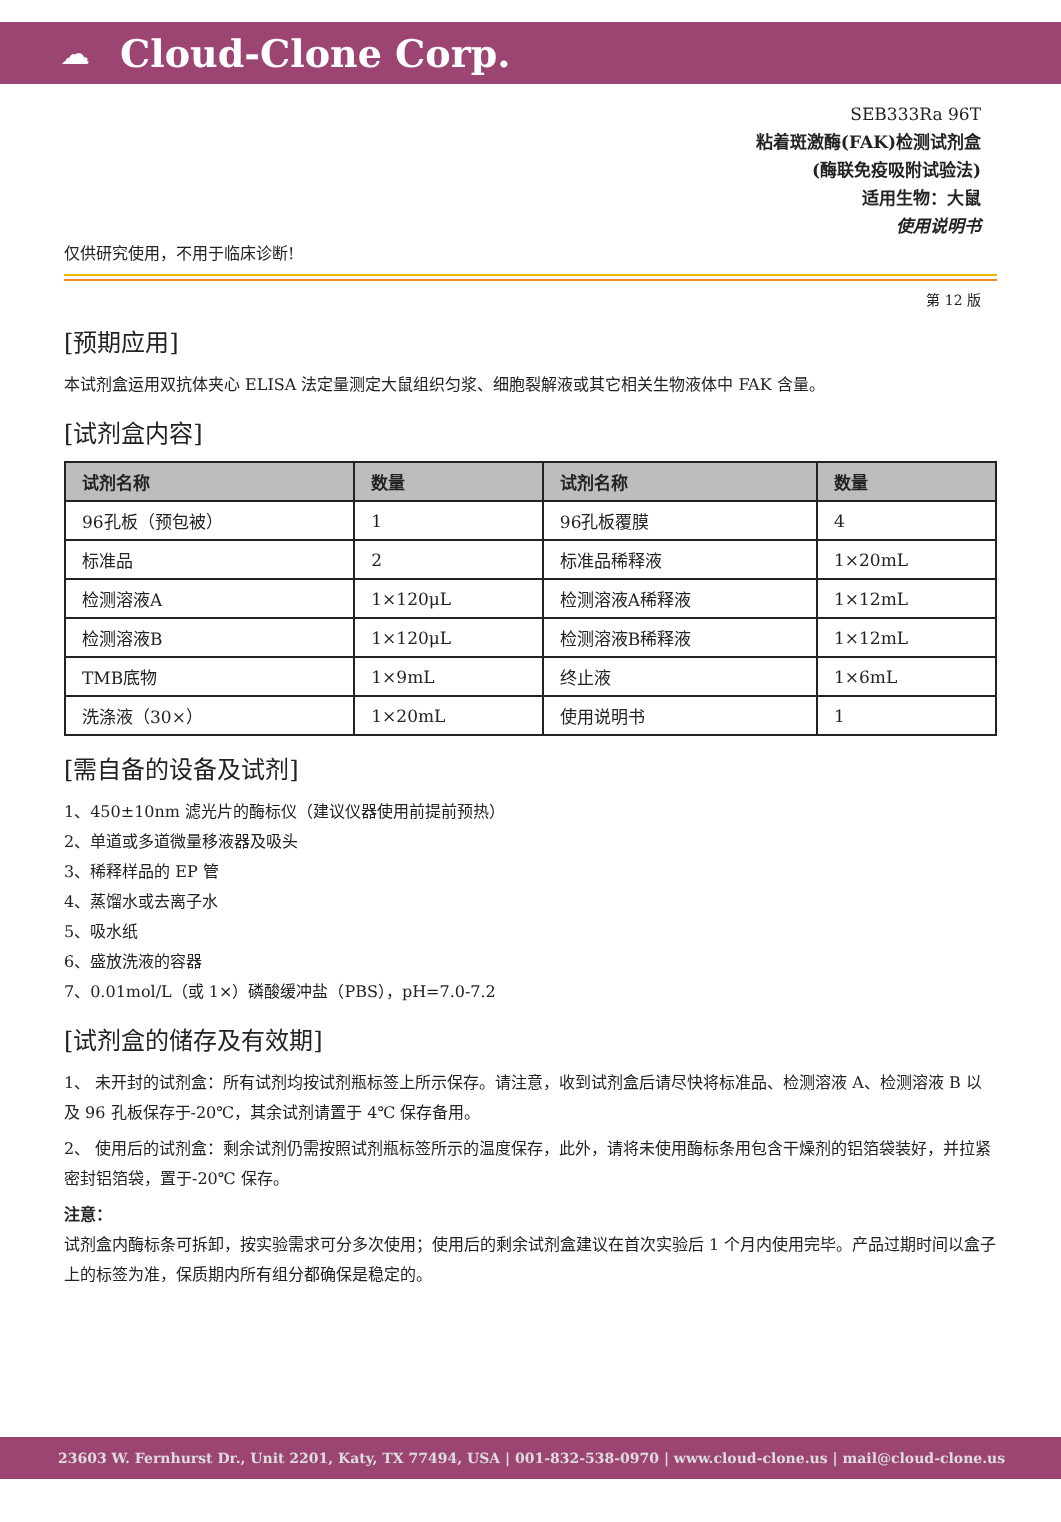☁ Cloud-Clone Corp.
SEB333Ra 96T
粘着斑激酶(FAK)检测试剂盒
(酶联免疫吸附试验法)
适用生物：大鼠
使用说明书
仅供研究使用，不用于临床诊断!
第 12 版
[预期应用]
本试剂盒运用双抗体夹心 ELISA 法定量测定大鼠组织匀浆、细胞裂解液或其它相关生物液体中 FAK 含量。
[试剂盒内容]
| 试剂名称 | 数量 | 试剂名称 | 数量 |
| --- | --- | --- | --- |
| 96孔板（预包被） | 1 | 96孔板覆膜 | 4 |
| 标准品 | 2 | 标准品稀释液 | 1×20mL |
| 检测溶液A | 1×120μL | 检测溶液A稀释液 | 1×12mL |
| 检测溶液B | 1×120μL | 检测溶液B稀释液 | 1×12mL |
| TMB底物 | 1×9mL | 终止液 | 1×6mL |
| 洗涤液（30×） | 1×20mL | 使用说明书 | 1 |
[需自备的设备及试剂]
1、450±10nm 滤光片的酶标仪（建议仪器使用前提前预热）
2、单道或多道微量移液器及吸头
3、稀释样品的 EP 管
4、蒸馏水或去离子水
5、吸水纸
6、盛放洗液的容器
7、0.01mol/L（或 1×）磷酸缓冲盐（PBS），pH=7.0-7.2
[试剂盒的储存及有效期]
1、 未开封的试剂盒：所有试剂均按试剂瓶标签上所示保存。请注意，收到试剂盒后请尽快将标准品、检测溶液 A、检测溶液 B 以及 96 孔板保存于-20℃，其余试剂请置于 4℃ 保存备用。
2、 使用后的试剂盒：剩余试剂仍需按照试剂瓶标签所示的温度保存，此外，请将未使用酶标条用包含干燥剂的铝箔袋装好，并拉紧密封铝箔袋，置于-20℃ 保存。
注意：
试剂盒内酶标条可拆卸，按实验需求可分多次使用；使用后的剩余试剂盒建议在首次实验后 1 个月内使用完毕。产品过期时间以盒子上的标签为准，保质期内所有组分都确保是稳定的。
23603 W. Fernhurst Dr., Unit 2201, Katy, TX 77494, USA | 001-832-538-0970 | www.cloud-clone.us | mail@cloud-clone.us